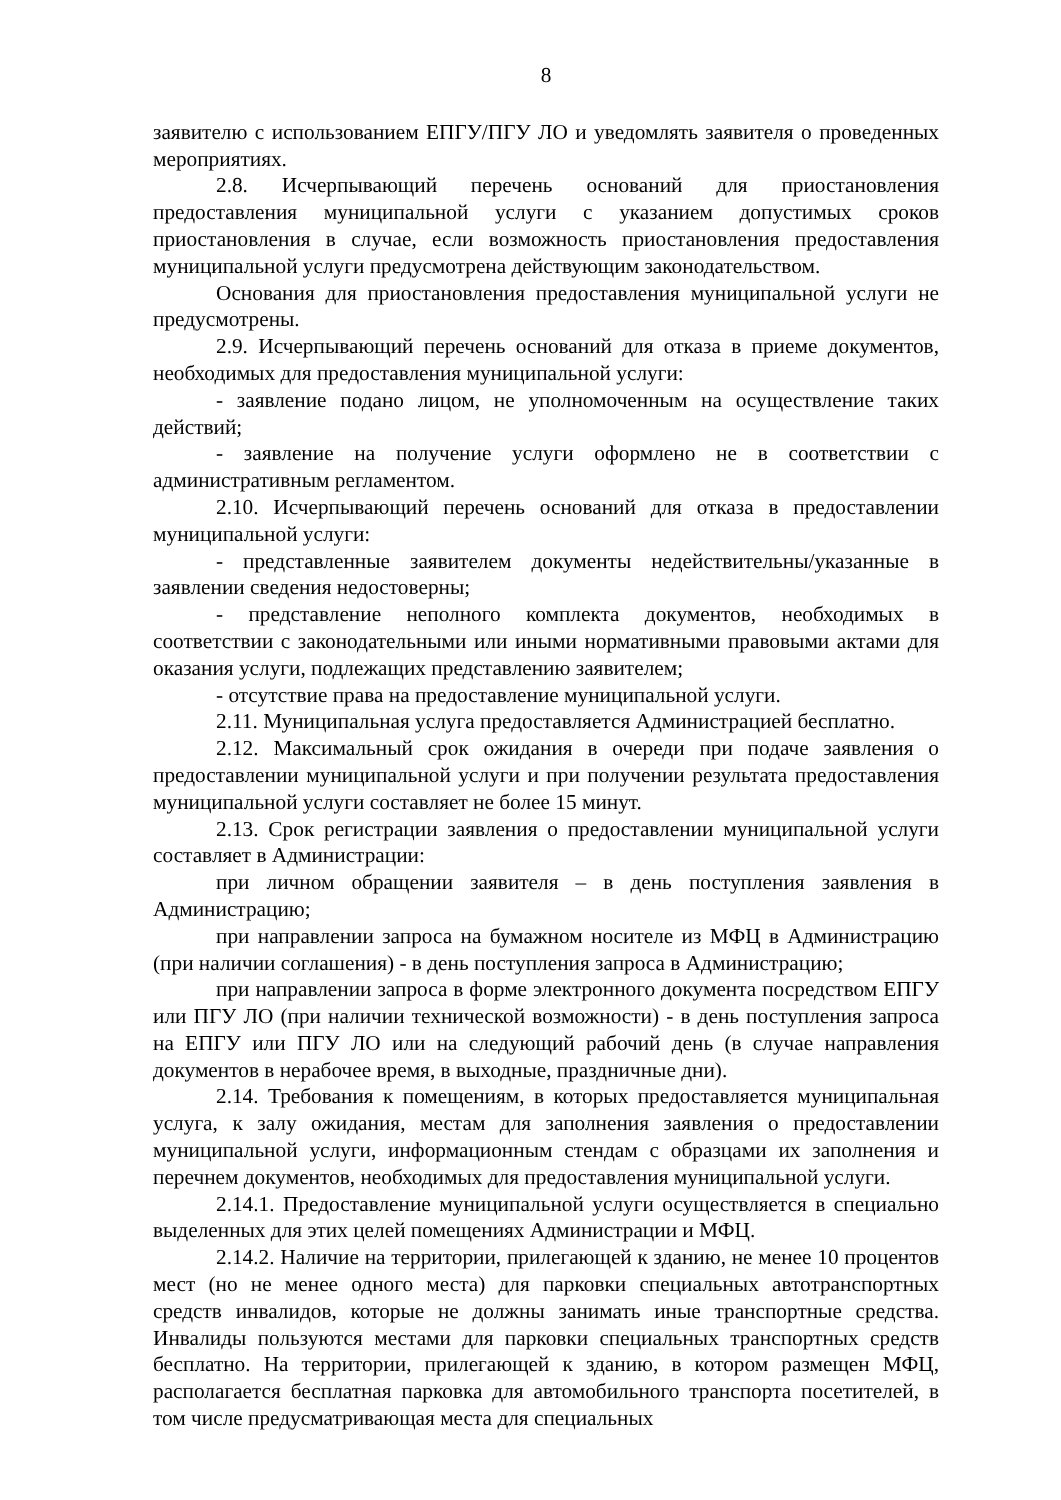8
заявителю с использованием ЕПГУ/ПГУ ЛО и уведомлять заявителя о проведенных мероприятиях.
2.8. Исчерпывающий перечень оснований для приостановления предоставления муниципальной услуги с указанием допустимых сроков приостановления в случае, если возможность приостановления предоставления муниципальной услуги предусмотрена действующим законодательством.
Основания для приостановления предоставления муниципальной услуги не предусмотрены.
2.9. Исчерпывающий перечень оснований для отказа в приеме документов, необходимых для предоставления муниципальной услуги:
- заявление подано лицом, не уполномоченным на осуществление таких действий;
- заявление на получение услуги оформлено не в соответствии с административным регламентом.
2.10. Исчерпывающий перечень оснований для отказа в предоставлении муниципальной услуги:
- представленные заявителем документы недействительны/указанные в заявлении сведения недостоверны;
- представление неполного комплекта документов, необходимых в соответствии с законодательными или иными нормативными правовыми актами для оказания услуги, подлежащих представлению заявителем;
- отсутствие права на предоставление муниципальной услуги.
2.11. Муниципальная услуга предоставляется Администрацией бесплатно.
2.12. Максимальный срок ожидания в очереди при подаче заявления о предоставлении муниципальной услуги и при получении результата предоставления муниципальной услуги составляет не более 15 минут.
2.13. Срок регистрации заявления о предоставлении муниципальной услуги составляет в Администрации:
при личном обращении заявителя – в день поступления заявления в Администрацию;
при направлении запроса на бумажном носителе из МФЦ в Администрацию (при наличии соглашения) - в день поступления запроса в Администрацию;
при направлении запроса в форме электронного документа посредством ЕПГУ или ПГУ ЛО (при наличии технической возможности) - в день поступления запроса на ЕПГУ или ПГУ ЛО или на следующий рабочий день (в случае направления документов в нерабочее время, в выходные, праздничные дни).
2.14. Требования к помещениям, в которых предоставляется муниципальная услуга, к залу ожидания, местам для заполнения заявления о предоставлении муниципальной услуги, информационным стендам с образцами их заполнения и перечнем документов, необходимых для предоставления муниципальной услуги.
2.14.1. Предоставление муниципальной услуги осуществляется в специально выделенных для этих целей помещениях Администрации и МФЦ.
2.14.2. Наличие на территории, прилегающей к зданию, не менее 10 процентов мест (но не менее одного места) для парковки специальных автотранспортных средств инвалидов, которые не должны занимать иные транспортные средства. Инвалиды пользуются местами для парковки специальных транспортных средств бесплатно. На территории, прилегающей к зданию, в котором размещен МФЦ, располагается бесплатная парковка для автомобильного транспорта посетителей, в том числе предусматривающая места для специальных